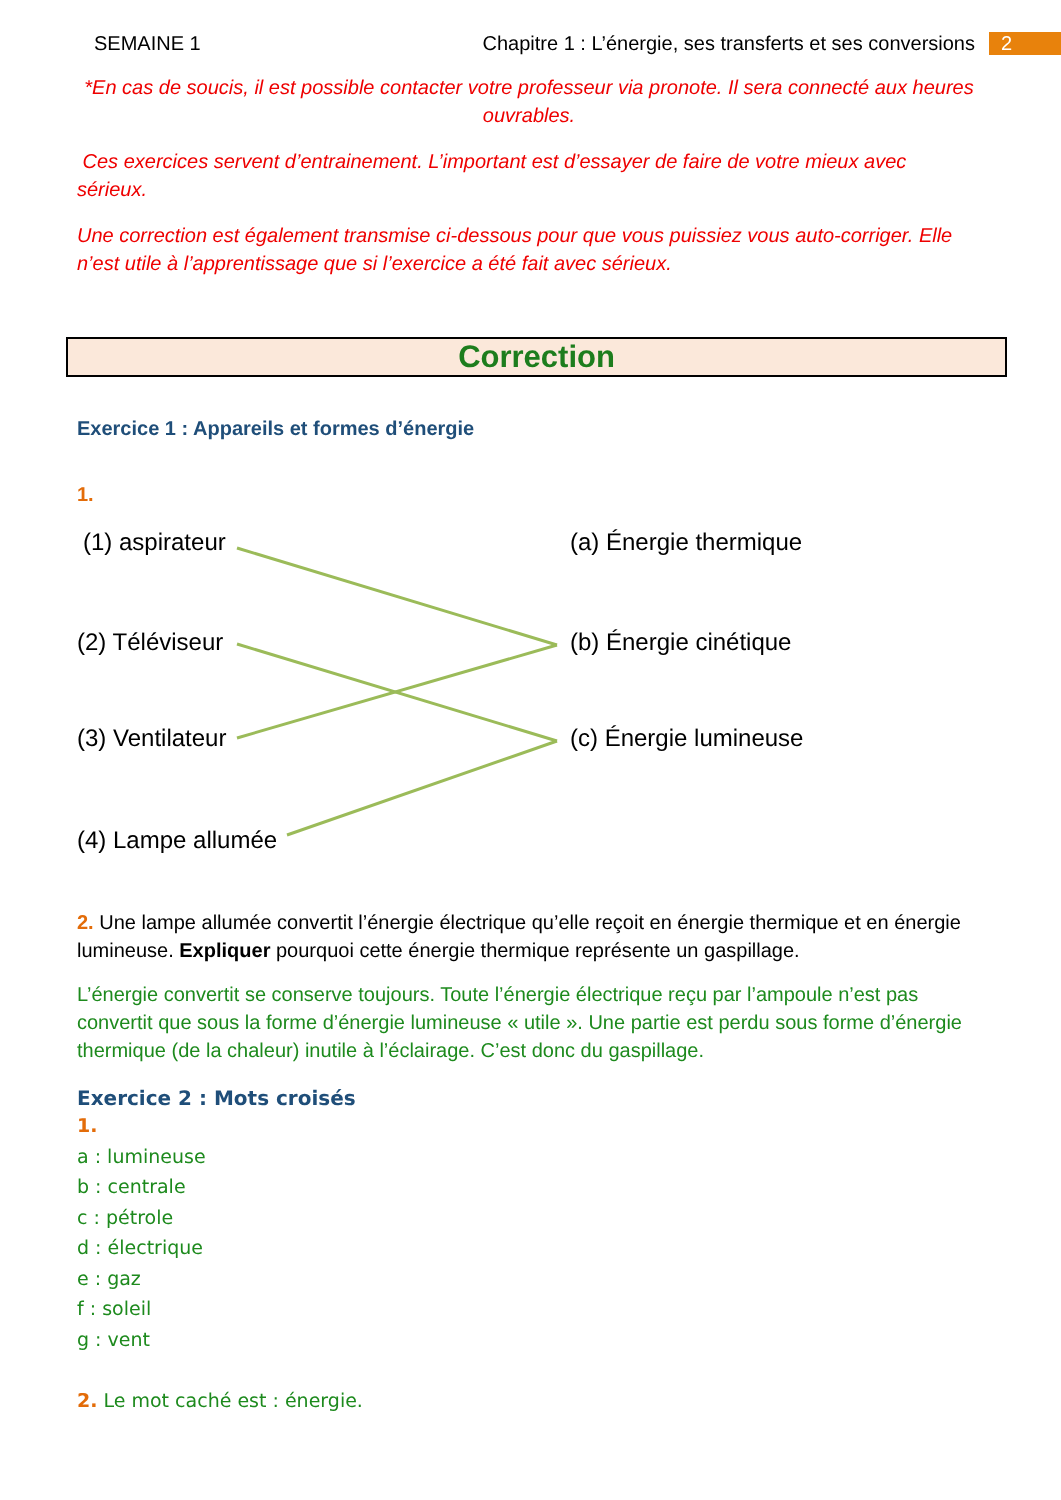SEMAINE 1 Chapitre 1 : L’énergie, ses transferts et ses conversions 2
*En cas de soucis, il est possible contacter votre professeur via pronote. Il sera connecté aux heures ouvrables.
Ces exercices servent d’entrainement. L’important est d’essayer de faire de votre mieux avec sérieux.
Une correction est également transmise ci-dessous pour que vous puissiez vous auto-corriger. Elle n’est utile à l’apprentissage que si l’exercice a été fait avec sérieux.
Correction
Exercice 1 : Appareils et formes d’énergie
1.
(1) aspirateur (a) Énergie thermique
(2) Téléviseur (b) Énergie cinétique
(3) Ventilateur (c) Énergie lumineuse
(4) Lampe allumée
2. Une lampe allumée convertit l’énergie électrique qu’elle reçoit en énergie thermique et en énergie lumineuse. Expliquer pourquoi cette énergie thermique représente un gaspillage.
L’énergie convertit se conserve toujours. Toute l’énergie électrique reçu par l’ampoule n’est pas convertit que sous la forme d’énergie lumineuse « utile ». Une partie est perdu sous forme d’énergie thermique (de la chaleur) inutile à l’éclairage. C’est donc du gaspillage.
Exercice 2 : Mots croisés
1.
a : lumineuse
b : centrale
c : pétrole
d : électrique
e : gaz
f : soleil
g : vent
2. Le mot caché est : énergie.